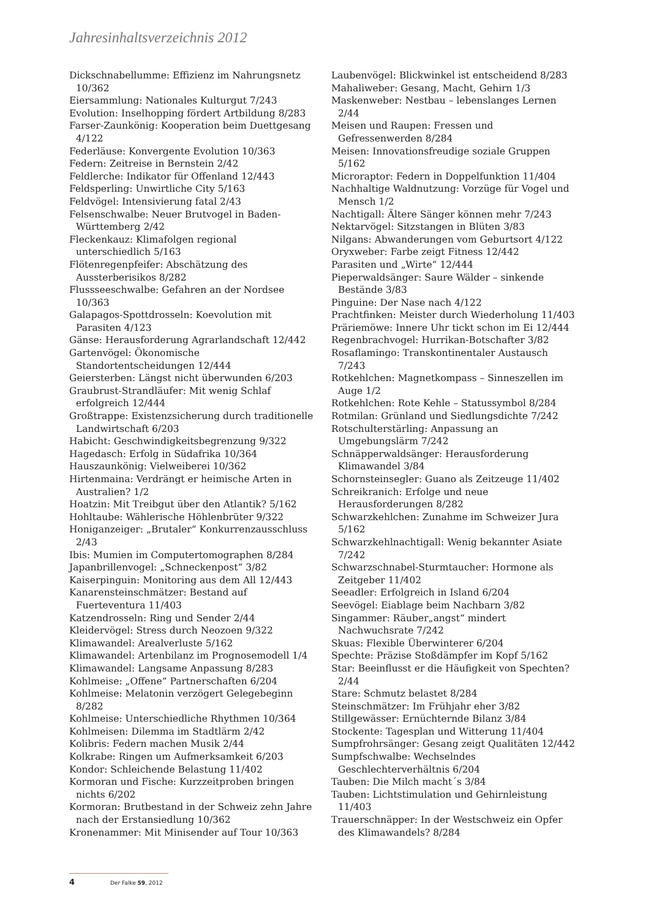Jahresinhaltsverzeichnis 2012
Dickschnabellumme: Effizienz im Nahrungsnetz 10/362
Eiersammlung: Nationales Kulturgut 7/243
Evolution: Inselhopping fördert Artbildung 8/283
Farser-Zaunkönig: Kooperation beim Duettgesang 4/122
Federläuse: Konvergente Evolution 10/363
Federn: Zeitreise in Bernstein 2/42
Feldlerche: Indikator für Offenland 12/443
Feldsperling: Unwirtliche City 5/163
Feldvögel: Intensivierung fatal 2/43
Felsenschwalbe: Neuer Brutvogel in Baden-Württemberg 2/42
Fleckenkauz: Klimafolgen regional unterschiedlich 5/163
Flötenregenpfeifer: Abschätzung des Aussterberisikos 8/282
Flussseeschwalbe: Gefahren an der Nordsee 10/363
Galapagos-Spottdrosseln: Koevolution mit Parasiten 4/123
Gänse: Herausforderung Agrarlandschaft 12/442
Gartenvögel: Ökonomische Standortentscheidungen 12/444
Geiersterben: Längst nicht überwunden 6/203
Graubrust-Strandläufer: Mit wenig Schlaf erfolgreich 12/444
Großtrappe: Existenzsicherung durch traditionelle Landwirtschaft 6/203
Habicht: Geschwindigkeitsbegrenzung 9/322
Hagedasch: Erfolg in Südafrika 10/364
Hauszaunkönig: Vielweiberei 10/362
Hirtenmaina: Verdrängt er heimische Arten in Australien? 1/2
Hoatzin: Mit Treibgut über den Atlantik? 5/162
Hohltaube: Wählerische Höhlenbrüter 9/322
Honiganzeiger: „Brutaler“ Konkurrenzausschluss 2/43
Ibis: Mumien im Computertomographen 8/284
Japanbrillenvogel: „Schneckenpost“ 3/82
Kaiserpinguin: Monitoring aus dem All 12/443
Kanarensteinschmätzer: Bestand auf Fuerteventura 11/403
Katzendrosseln: Ring und Sender 2/44
Kleidervögel: Stress durch Neozoen 9/322
Klimawandel: Arealverluste 5/162
Klimawandel: Artenbilanz im Prognosemodell 1/4
Klimawandel: Langsame Anpassung 8/283
Kohlmeise: „Offene“ Partnerschaften 6/204
Kohlmeise: Melatonin verzögert Gelegebeginn 8/282
Kohlmeise: Unterschiedliche Rhythmen 10/364
Kohlmeisen: Dilemma im Stadtlärm 2/42
Kolibris: Federn machen Musik 2/44
Kolkrabe: Ringen um Aufmerksamkeit 6/203
Kondor: Schleichende Belastung 11/402
Kormoran und Fische: Kurzzeitproben bringen nichts 6/202
Kormoran: Brutbestand in der Schweiz zehn Jahre nach der Erstansiedlung 10/362
Kronenammer: Mit Minisender auf Tour 10/363
Laubenvögel: Blickwinkel ist entscheidend 8/283
Mahaliweber: Gesang, Macht, Gehirn 1/3
Maskenweber: Nestbau – lebenslanges Lernen 2/44
Meisen und Raupen: Fressen und Gefressenwerden 8/284
Meisen: Innovationsfreudige soziale Gruppen 5/162
Microraptor: Federn in Doppelfunktion 11/404
Nachhaltige Waldnutzung: Vorzüge für Vogel und Mensch 1/2
Nachtigall: Ältere Sänger können mehr 7/243
Nektarvögel: Sitzstangen in Blüten 3/83
Nilgans: Abwanderungen vom Geburtsort 4/122
Oryxweber: Farbe zeigt Fitness 12/442
Parasiten und „Wirte“ 12/444
Pieperwaldsänger: Saure Wälder – sinkende Bestände 3/83
Pinguine: Der Nase nach 4/122
Prachtfinken: Meister durch Wiederholung 11/403
Präriemöwe: Innere Uhr tickt schon im Ei 12/444
Regenbrachvogel: Hurrikan-Botschafter 3/82
Rosaflamingo: Transkontinentaler Austausch 7/243
Rotkehlchen: Magnetkompass – Sinneszellen im Auge 1/2
Rotkehlchen: Rote Kehle – Statussymbol 8/284
Rotmilan: Grünland und Siedlungsdichte 7/242
Rotschulterstärling: Anpassung an Umgebungslärm 7/242
Schnäpperwaldsänger: Herausforderung Klimawandel 3/84
Schornsteinsegler: Guano als Zeitzeuge 11/402
Schreikranich: Erfolge und neue Herausforderungen 8/282
Schwarzkehlchen: Zunahme im Schweizer Jura 5/162
Schwarzkehlnachtigall: Wenig bekannter Asiate 7/242
Schwarzschnabel-Sturmtaucher: Hormone als Zeitgeber 11/402
Seeadler: Erfolgreich in Island 6/204
Seevögel: Eiablage beim Nachbarn 3/82
Singammer: Räuber„angst“ mindert Nachwuchsrate 7/242
Skuas: Flexible Überwinterer 6/204
Spechte: Präzise Stoßdämpfer im Kopf 5/162
Star: Beeinflusst er die Häufigkeit von Spechten? 2/44
Stare: Schmutz belastet 8/284
Steinschmätzer: Im Frühjahr eher 3/82
Stillgewässer: Ernüchternde Bilanz 3/84
Stockente: Tagesplan und Witterung 11/404
Sumpfrohrsänger: Gesang zeigt Qualitäten 12/442
Sumpfschwalbe: Wechselndes Geschlechterverhältnis 6/204
Tauben: Die Milch macht´s 3/84
Tauben: Lichtstimulation und Gehirnleistung 11/403
Trauerschnäpper: In der Westschweiz ein Opfer des Klimawandels? 8/284
4 Der Falke 59, 2012